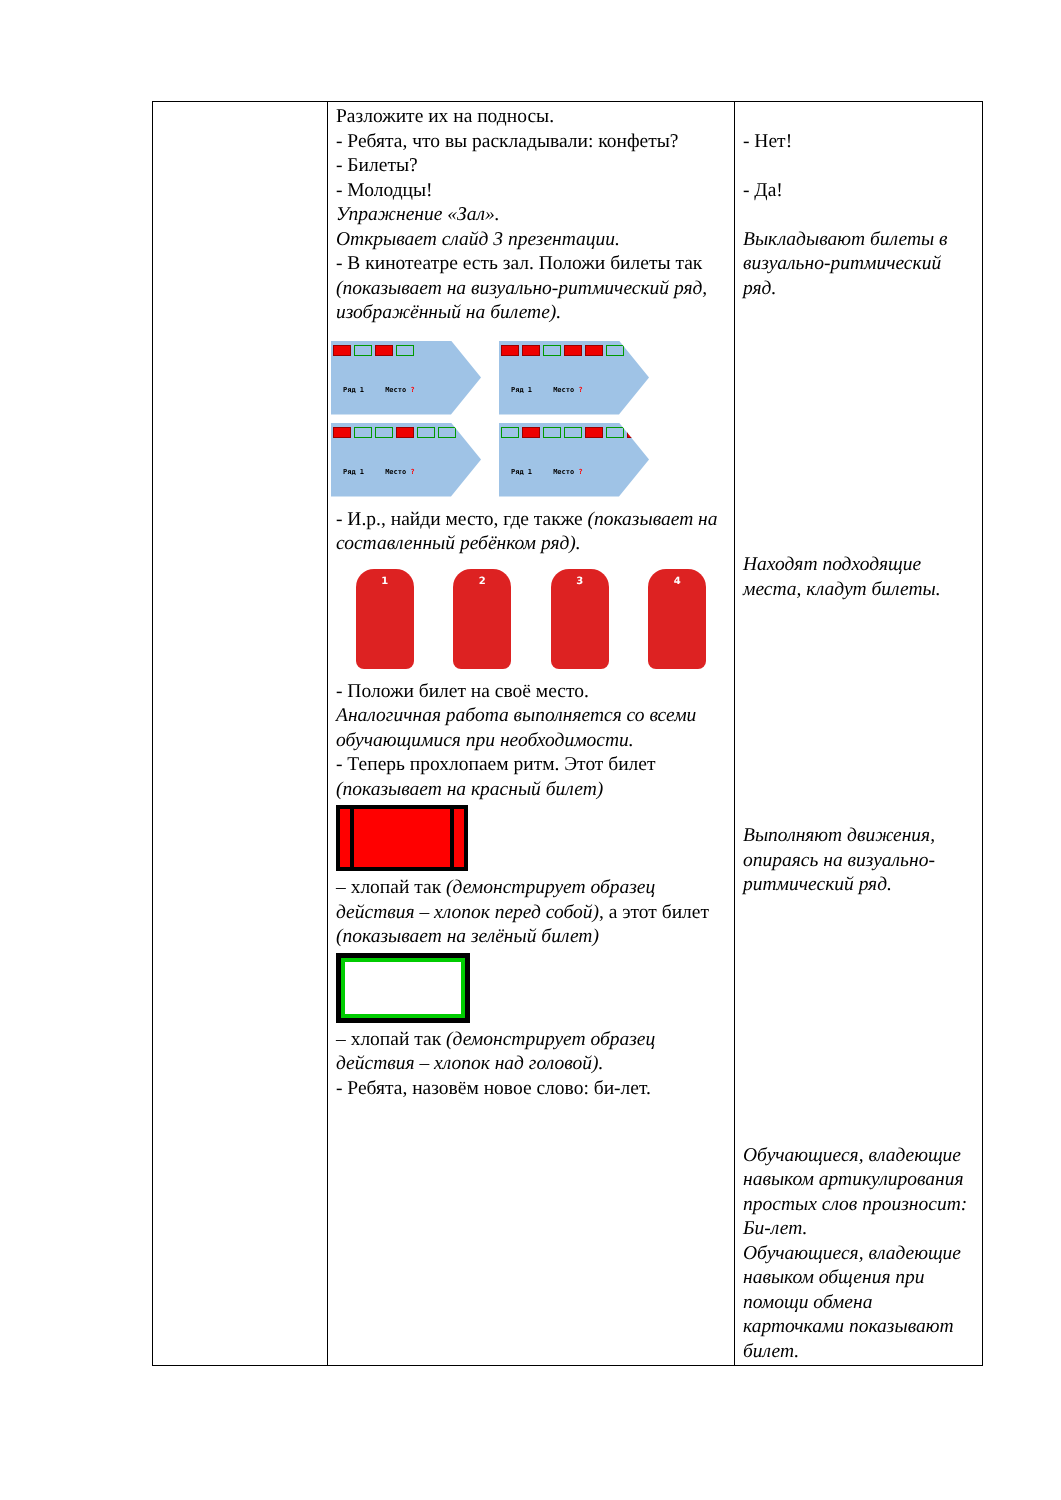| | Разложите их на подносы. - Ребята, что вы раскладывали: конфеты? - Билеты? - Молодцы! Упражнение «Зал». Открывает слайд 3 презентации. - В кинотеатре есть зал. Положи билеты так (показывает на визуально-ритмический ряд, изображённый на билете). Ряд 1 Место ? Ряд 1 Место ? Ряд 1 Место ? Ряд 1 Место ? - И.р., найди место, где также (показывает на составленный ребёнком ряд). 1 2 3 4 - Положи билет на своё место. Аналогичная работа выполняется со всеми обучающимися при необходимости. - Теперь прохлопаем ритм. Этот билет (показывает на красный билет) – хлопай так (демонстрирует образец действия – хлопок перед собой) , а этот билет (показывает на зелёный билет) – хлопай так (демонстрирует образец действия – хлопок над головой). - Ребята, назовём новое слово: би-лет. | - Нет! - Да! Выкладывают билеты в визуально-ритмический ряд. Находят подходящие места, кладут билеты. Выполняют движения, опираясь на визуально-ритмический ряд. Обучающиеся, владеющие навыком артикулирования простых слов произносит: Би-лет. Обучающиеся, владеющие навыком общения при помощи обмена карточками показывают билет. |